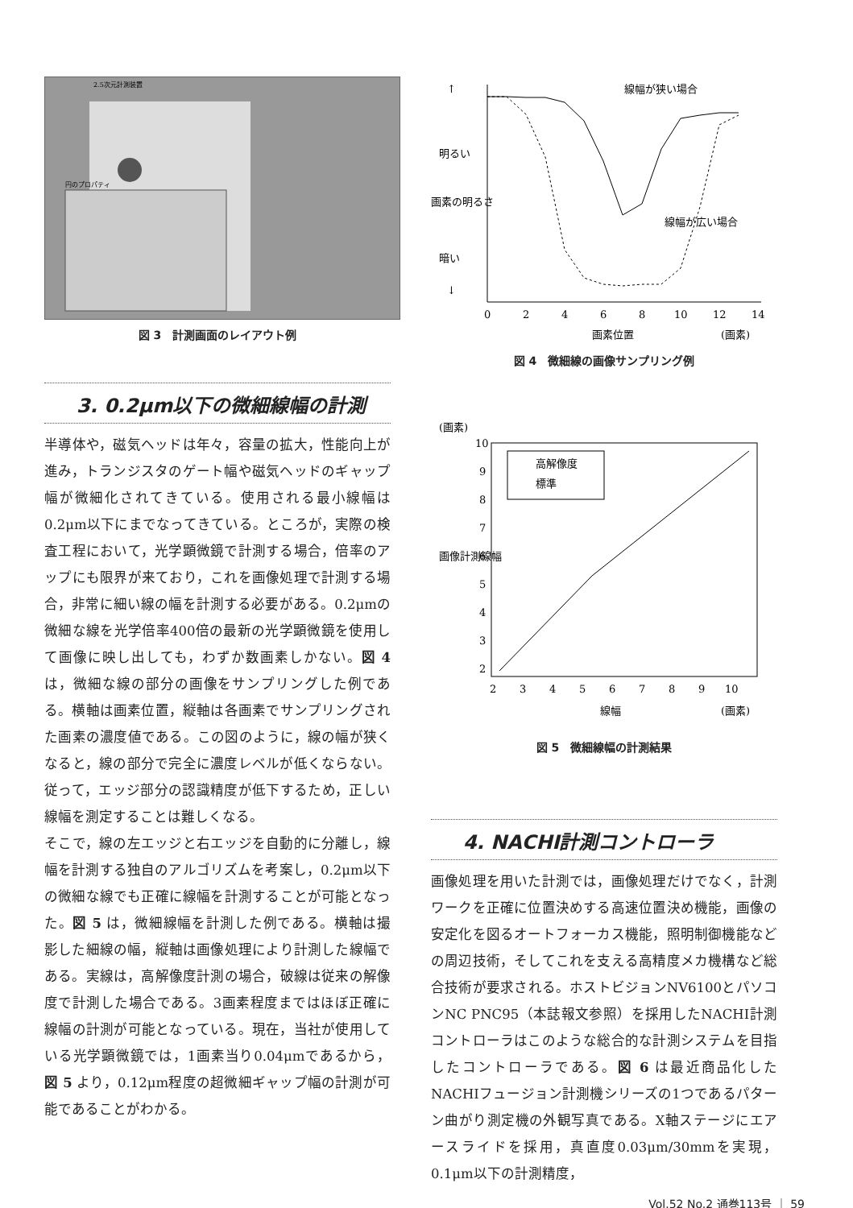2.5次元計測装置
円のプロパティ
図 3　計測画面のレイアウト例
3. 0.2μm以下の微細線幅の計測
半導体や，磁気ヘッドは年々，容量の拡大，性能向上が進み，トランジスタのゲート幅や磁気ヘッドのギャップ幅が微細化されてきている。使用される最小線幅は0.2μm以下にまでなってきている。ところが，実際の検査工程において，光学顕微鏡で計測する場合，倍率のアップにも限界が来ており，これを画像処理で計測する場合，非常に細い線の幅を計測する必要がある。0.2μmの微細な線を光学倍率400倍の最新の光学顕微鏡を使用して画像に映し出しても，わずか数画素しかない。図 4 は，微細な線の部分の画像をサンプリングした例である。横軸は画素位置，縦軸は各画素でサンプリングされた画素の濃度値である。この図のように，線の幅が狭くなると，線の部分で完全に濃度レベルが低くならない。従って，エッジ部分の認識精度が低下するため，正しい線幅を測定することは難しくなる。
そこで，線の左エッジと右エッジを自動的に分離し，線幅を計測する独自のアルゴリズムを考案し，0.2μm以下の微細な線でも正確に線幅を計測することが可能となった。図 5 は，微細線幅を計測した例である。横軸は撮影した細線の幅，縦軸は画像処理により計測した線幅である。実線は，高解像度計測の場合，破線は従来の解像度で計測した場合である。3画素程度まではほぼ正確に線幅の計測が可能となっている。現在，当社が使用している光学顕微鏡では，1画素当り0.04μmであるから，図 5 より，0.12μm程度の超微細ギャップ幅の計測が可能であることがわかる。
↑
↓
明るい
暗い
画素の明るさ
線幅が狭い場合
線幅が広い場合
0
2
4
6
8
10
12
14
画素位置
(画素)
図 4　微細線の画像サンプリング例
(画素)
画像計測線幅
10
9
8
7
6
5
4
3
2
高解像度
標準
2
3
4
5
6
7
8
9
10
線幅
(画素)
図 5　微細線幅の計測結果
4. NACHI計測コントローラ
画像処理を用いた計測では，画像処理だけでなく，計測ワークを正確に位置決めする高速位置決め機能，画像の安定化を図るオートフォーカス機能，照明制御機能などの周辺技術，そしてこれを支える高精度メカ機構など総合技術が要求される。ホストビジョンNV6100とパソコンNC PNC95（本誌報文参照）を採用したNACHI計測コントローラはこのような総合的な計測システムを目指したコントローラである。図 6 は最近商品化したNACHIフュージョン計測機シリーズの1つであるパターン曲がり測定機の外観写真である。X軸ステージにエアースライドを採用，真直度0.03μm/30mmを実現，0.1μm以下の計測精度，
Vol.52 No.2 通巻113号 ｜ 59